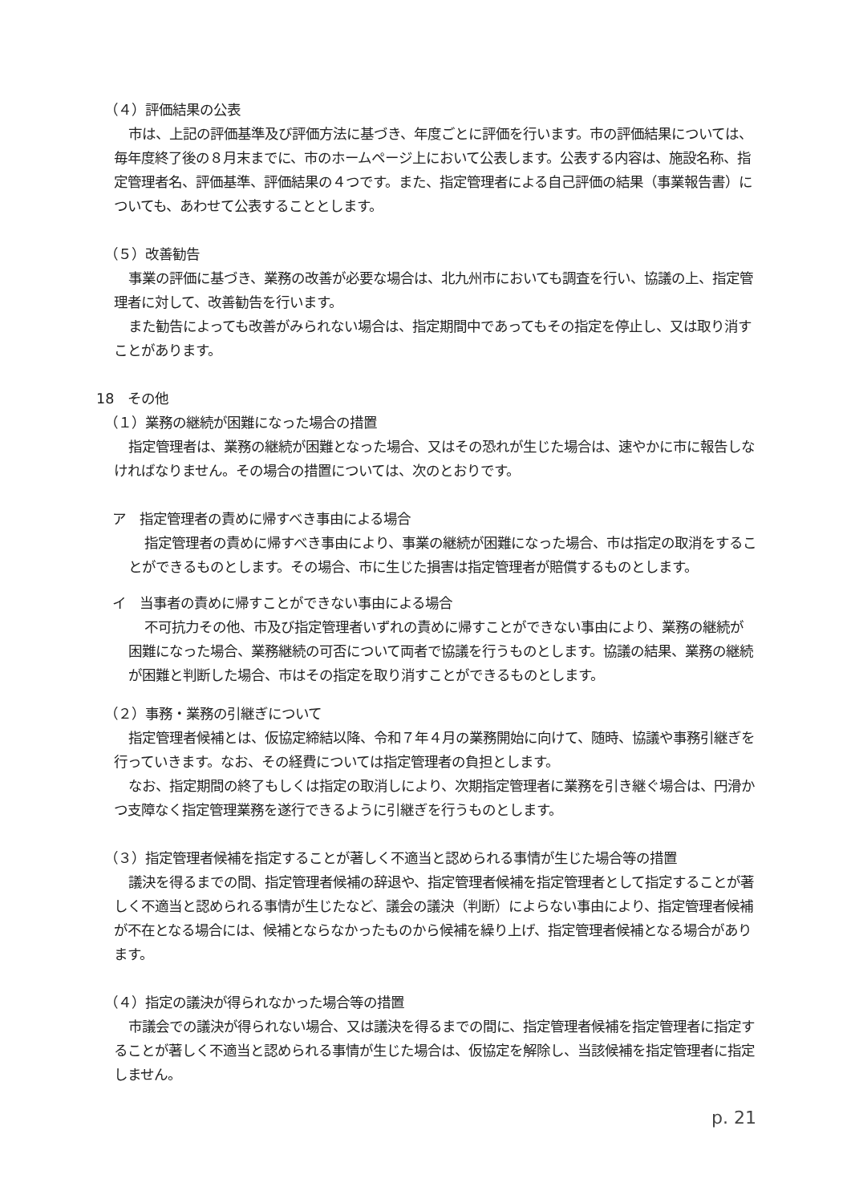（４）評価結果の公表
市は、上記の評価基準及び評価方法に基づき、年度ごとに評価を行います。市の評価結果については、毎年度終了後の８月末までに、市のホームページ上において公表します。公表する内容は、施設名称、指定管理者名、評価基準、評価結果の４つです。また、指定管理者による自己評価の結果（事業報告書）についても、あわせて公表することとします。
（５）改善勧告
事業の評価に基づき、業務の改善が必要な場合は、北九州市においても調査を行い、協議の上、指定管理者に対して、改善勧告を行います。
また勧告によっても改善がみられない場合は、指定期間中であってもその指定を停止し、又は取り消すことがあります。
18　その他
（１）業務の継続が困難になった場合の措置
指定管理者は、業務の継続が困難となった場合、又はその恐れが生じた場合は、速やかに市に報告しなければなりません。その場合の措置については、次のとおりです。
ア　指定管理者の責めに帰すべき事由による場合
指定管理者の責めに帰すべき事由により、事業の継続が困難になった場合、市は指定の取消をすることができるものとします。その場合、市に生じた損害は指定管理者が賠償するものとします。
イ　当事者の責めに帰すことができない事由による場合
不可抗力その他、市及び指定管理者いずれの責めに帰すことができない事由により、業務の継続が困難になった場合、業務継続の可否について両者で協議を行うものとします。協議の結果、業務の継続が困難と判断した場合、市はその指定を取り消すことができるものとします。
（２）事務・業務の引継ぎについて
指定管理者候補とは、仮協定締結以降、令和７年４月の業務開始に向けて、随時、協議や事務引継ぎを行っていきます。なお、その経費については指定管理者の負担とします。
なお、指定期間の終了もしくは指定の取消しにより、次期指定管理者に業務を引き継ぐ場合は、円滑かつ支障なく指定管理業務を遂行できるように引継ぎを行うものとします。
（３）指定管理者候補を指定することが著しく不適当と認められる事情が生じた場合等の措置
議決を得るまでの間、指定管理者候補の辞退や、指定管理者候補を指定管理者として指定することが著しく不適当と認められる事情が生じたなど、議会の議決（判断）によらない事由により、指定管理者候補が不在となる場合には、候補とならなかったものから候補を繰り上げ、指定管理者候補となる場合があります。
（４）指定の議決が得られなかった場合等の措置
市議会での議決が得られない場合、又は議決を得るまでの間に、指定管理者候補を指定管理者に指定することが著しく不適当と認められる事情が生じた場合は、仮協定を解除し、当該候補を指定管理者に指定しません。
p. 21